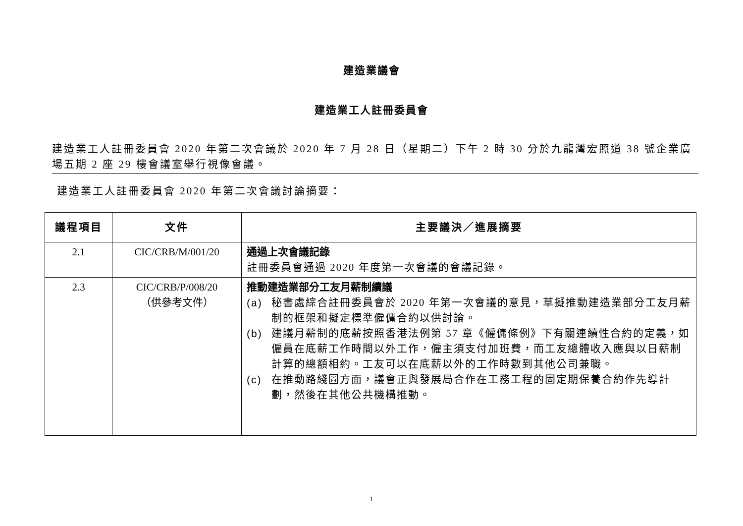建造業議會
建造業工人註冊委員會
建造業工人註冊委員會 2020 年第二次會議於 2020 年 7 月 28 日（星期二）下午 2 時 30 分於九龍灣宏照道 38 號企業廣場五期 2 座 29 樓會議室舉行視像會議。
建造業工人註冊委員會 2020 年第二次會議討論摘要：
| 議程項目 | 文件 | 主要議決／進展摘要 |
| --- | --- | --- |
| 2.1 | CIC/CRB/M/001/20 | 通過上次會議記錄 註冊委員會通過 2020 年度第一次會議的會議記錄。 |
| 2.3 | CIC/CRB/P/008/20 （供參考文件） | 推動建造業部分工友月薪制續議 (a) 秘書處綜合註冊委員會於 2020 年第一次會議的意見，草擬推動建造業部分工友月薪制的框架和擬定標準僱傭合約以供討論。 (b) 建議月薪制的底薪按照香港法例第 57 章《僱傭條例》下有關連續性合約的定義，如僱員在底薪工作時間以外工作，僱主須支付加班費，而工友總體收入應與以日薪制計算的總額相約。工友可以在底薪以外的工作時數到其他公司兼職。 (c) 在推動路綫圖方面，議會正與發展局合作在工務工程的固定期保養合約作先導計劃，然後在其他公共機構推動。 |
1